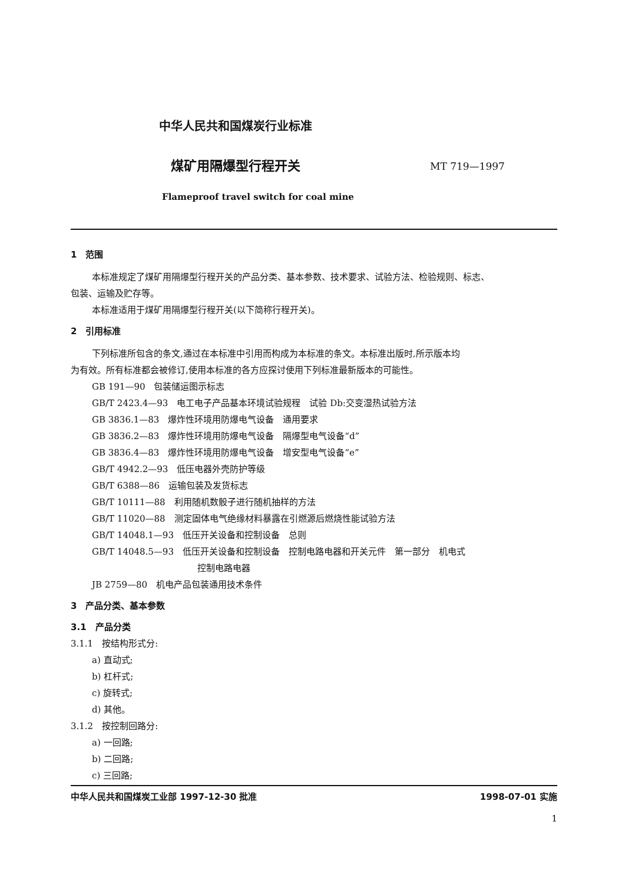中华人民共和国煤炭行业标准
煤矿用隔爆型行程开关
MT 719—1997
Flameproof travel switch for coal mine
1　范围
本标准规定了煤矿用隔爆型行程开关的产品分类、基本参数、技术要求、试验方法、检验规则、标志、
包装、运输及贮存等。
本标准适用于煤矿用隔爆型行程开关(以下简称行程开关)。
2　引用标准
下列标准所包含的条文,通过在本标准中引用而构成为本标准的条文。本标准出版时,所示版本均
为有效。所有标准都会被修订,使用本标准的各方应探讨使用下列标准最新版本的可能性。
GB 191—90　包装储运图示标志
GB/T 2423.4—93　电工电子产品基本环境试验规程　试验 Db:交变湿热试验方法
GB 3836.1—83　爆炸性环境用防爆电气设备　通用要求
GB 3836.2—83　爆炸性环境用防爆电气设备　隔爆型电气设备“d”
GB 3836.4—83　爆炸性环境用防爆电气设备　增安型电气设备“e”
GB/T 4942.2—93　低压电器外壳防护等级
GB/T 6388—86　运输包装及发货标志
GB/T 10111—88　利用随机数骰子进行随机抽样的方法
GB/T 11020—88　测定固体电气绝缘材料暴露在引燃源后燃烧性能试验方法
GB/T 14048.1—93　低压开关设备和控制设备　总则
GB/T 14048.5—93　低压开关设备和控制设备　控制电路电器和开关元件　第一部分　机电式
控制电路电器
JB 2759—80　机电产品包装通用技术条件
3　产品分类、基本参数
3.1　产品分类
3.1.1　按结构形式分:
a) 直动式;
b) 杠杆式;
c) 旋转式;
d) 其他。
3.1.2　按控制回路分:
a) 一回路;
b) 二回路;
c) 三回路;
中华人民共和国煤炭工业部 1997-12-30 批准 1998-07-01 实施
1